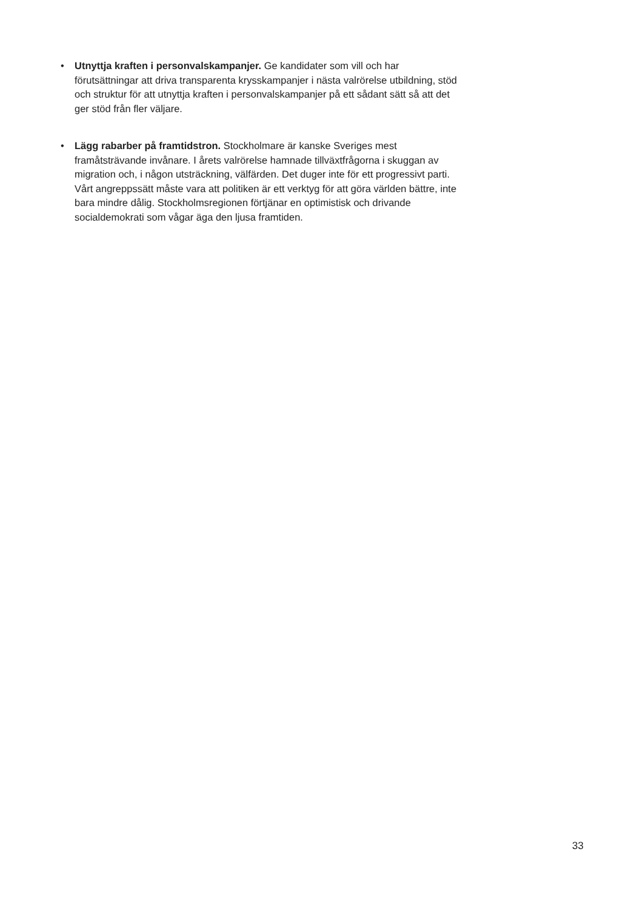• Utnyttja kraften i personvalskampanjer. Ge kandidater som vill och har förutsättningar att driva transparenta krysskampanjer i nästa valrörelse utbildning, stöd och struktur för att utnyttja kraften i personvalskampanjer på ett sådant sätt så att det ger stöd från fler väljare.
• Lägg rabarber på framtidstron. Stockholmare är kanske Sveriges mest framåtsträvande invånare. I årets valrörelse hamnade tillväxtfrågorna i skuggan av migration och, i någon utsträckning, välfärden. Det duger inte för ett progressivt parti. Vårt angreppssätt måste vara att politiken är ett verktyg för att göra världen bättre, inte bara mindre dålig. Stockholmsregionen förtjänar en optimistisk och drivande socialdemokrati som vågar äga den ljusa framtiden.
33